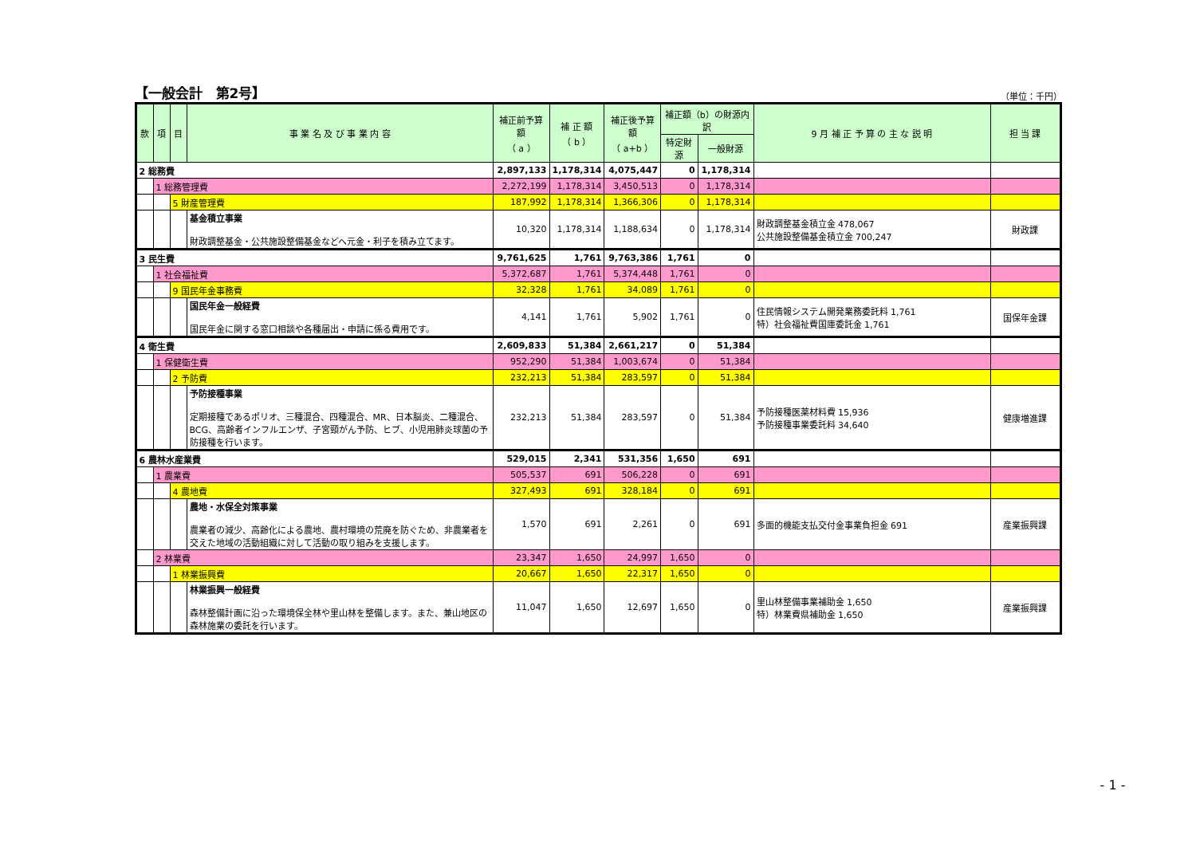【一般会計　第2号】 （単位：千円）
| 款 | 項 | 目 | 事 業 名 及 び 事 業 内 容 | 補正前予算額 （ a ） | 補 正 額 （ b ） | 補正後予算額 （ a+b ） | 補正額（b）の財源内訳 | | 9 月 補 正 予 算 の 主 な 説 明 | 担 当 課 |
| --- | --- | --- | --- | --- | --- | --- | --- | --- | --- | --- |
| | | | | | | | 特定財源 | 一般財源 | | |
| 2 総務費 | | | | 2,897,133 | 1,178,314 | 4,075,447 | 0 | 1,178,314 | | |
| | 1 総務管理費 | | | 2,272,199 | 1,178,314 | 3,450,513 | 0 | 1,178,314 | | |
| | | 5 財産管理費 | | 187,992 | 1,178,314 | 1,366,306 | 0 | 1,178,314 | | |
| | | | 基金積立事業 財政調整基金・公共施設整備基金などへ元金・利子を積み立てます。 | 10,320 | 1,178,314 | 1,188,634 | 0 | 1,178,314 | 財政調整基金積立金 478,067 公共施設整備基金積立金 700,247 | 財政課 |
| 3 民生費 | | | | 9,761,625 | 1,761 | 9,763,386 | 1,761 | 0 | | |
| | 1 社会福祉費 | | | 5,372,687 | 1,761 | 5,374,448 | 1,761 | 0 | | |
| | | 9 国民年金事務費 | | 32,328 | 1,761 | 34,089 | 1,761 | 0 | | |
| | | | 国民年金一般経費 国民年金に関する窓口相談や各種届出・申請に係る費用です。 | 4,141 | 1,761 | 5,902 | 1,761 | 0 | 住民情報システム開発業務委託料 1,761 特）社会福祉費国庫委託金 1,761 | 国保年金課 |
| 4 衛生費 | | | | 2,609,833 | 51,384 | 2,661,217 | 0 | 51,384 | | |
| | 1 保健衛生費 | | | 952,290 | 51,384 | 1,003,674 | 0 | 51,384 | | |
| | | 2 予防費 | | 232,213 | 51,384 | 283,597 | 0 | 51,384 | | |
| | | | 予防接種事業 定期接種であるポリオ、三種混合、四種混合、MR、日本脳炎、二種混合、BCG、高齢者インフルエンザ、子宮頸がん予防、ヒブ、小児用肺炎球菌の予防接種を行います。 | 232,213 | 51,384 | 283,597 | 0 | 51,384 | 予防接種医薬材料費 15,936 予防接種事業委託料 34,640 | 健康増進課 |
| 6 農林水産業費 | | | | 529,015 | 2,341 | 531,356 | 1,650 | 691 | | |
| | 1 農業費 | | | 505,537 | 691 | 506,228 | 0 | 691 | | |
| | | 4 農地費 | | 327,493 | 691 | 328,184 | 0 | 691 | | |
| | | | 農地・水保全対策事業 農業者の減少、高齢化による農地、農村環境の荒廃を防ぐため、非農業者を交えた地域の活動組織に対して活動の取り組みを支援します。 | 1,570 | 691 | 2,261 | 0 | 691 | 多面的機能支払交付金事業負担金 691 | 産業振興課 |
| | 2 林業費 | | | 23,347 | 1,650 | 24,997 | 1,650 | 0 | | |
| | | 1 林業振興費 | | 20,667 | 1,650 | 22,317 | 1,650 | 0 | | |
| | | | 林業振興一般経費 森林整備計画に沿った環境保全林や里山林を整備します。また、兼山地区の森林施業の委託を行います。 | 11,047 | 1,650 | 12,697 | 1,650 | 0 | 里山林整備事業補助金 1,650 特）林業費県補助金 1,650 | 産業振興課 |
- 1 -